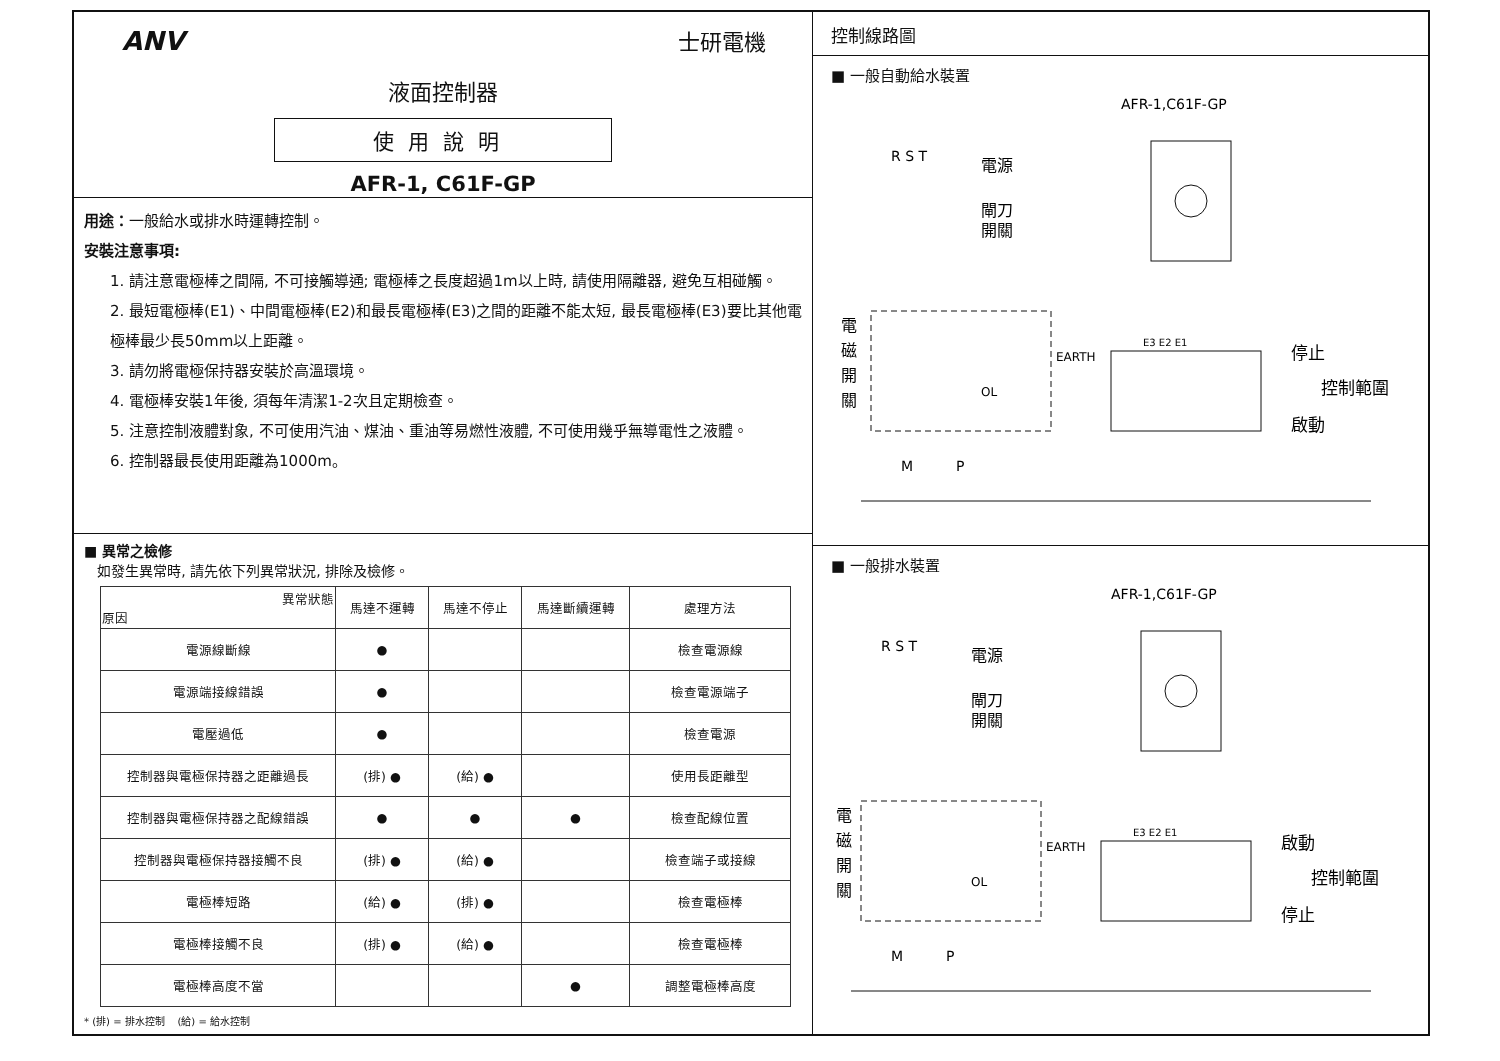ANV 士研電機
液面控制器
使用說明
AFR-1, C61F-GP
用途：一般給水或排水時運轉控制。
安裝注意事項:
1. 請注意電極棒之間隔, 不可接觸導通; 電極棒之長度超過1m以上時, 請使用隔離器, 避免互相碰觸。
2. 最短電極棒(E1)、中間電極棒(E2)和最長電極棒(E3)之間的距離不能太短, 最長電極棒(E3)要比其他電極棒最少長50mm以上距離。
3. 請勿將電極保持器安裝於高溫環境。
4. 電極棒安裝1年後, 須每年清潔1-2次且定期檢查。
5. 注意控制液體對象, 不可使用汽油、煤油、重油等易燃性液體, 不可使用幾乎無導電性之液體。
6. 控制器最長使用距離為1000m。
■ 異常之檢修
如發生異常時, 請先依下列異常狀況, 排除及檢修。
| 異常狀態 原因 | 馬達不運轉 | 馬達不停止 | 馬達斷續運轉 | 處理方法 |
| --- | --- | --- | --- | --- |
| 電源線斷線 | ● | | | 檢查電源線 |
| 電源端接線錯誤 | ● | | | 檢查電源端子 |
| 電壓過低 | ● | | | 檢查電源 |
| 控制器與電極保持器之距離過長 | (排) ● | (給) ● | | 使用長距離型 |
| 控制器與電極保持器之配線錯誤 | ● | ● | ● | 檢查配線位置 |
| 控制器與電極保持器接觸不良 | (排) ● | (給) ● | | 檢查端子或接線 |
| 電極棒短路 | (給) ● | (排) ● | | 檢查電極棒 |
| 電極棒接觸不良 | (排) ● | (給) ● | | 檢查電極棒 |
| 電極棒高度不當 | | | ● | 調整電極棒高度 |
* (排) = 排水控制 (給) = 給水控制
控制線路圖
■ 一般自動給水裝置
AFR-1,C61F-GP
電源
閘刀
開關
R S T
電
磁
開
關
EARTH
OL
停止
控制範圍
啟動
E3 E2 E1
M
P
■ 一般排水裝置
AFR-1,C61F-GP
電源
閘刀
開關
R S T
電
磁
開
關
EARTH
OL
啟動
控制範圍
停止
E3 E2 E1
M
P